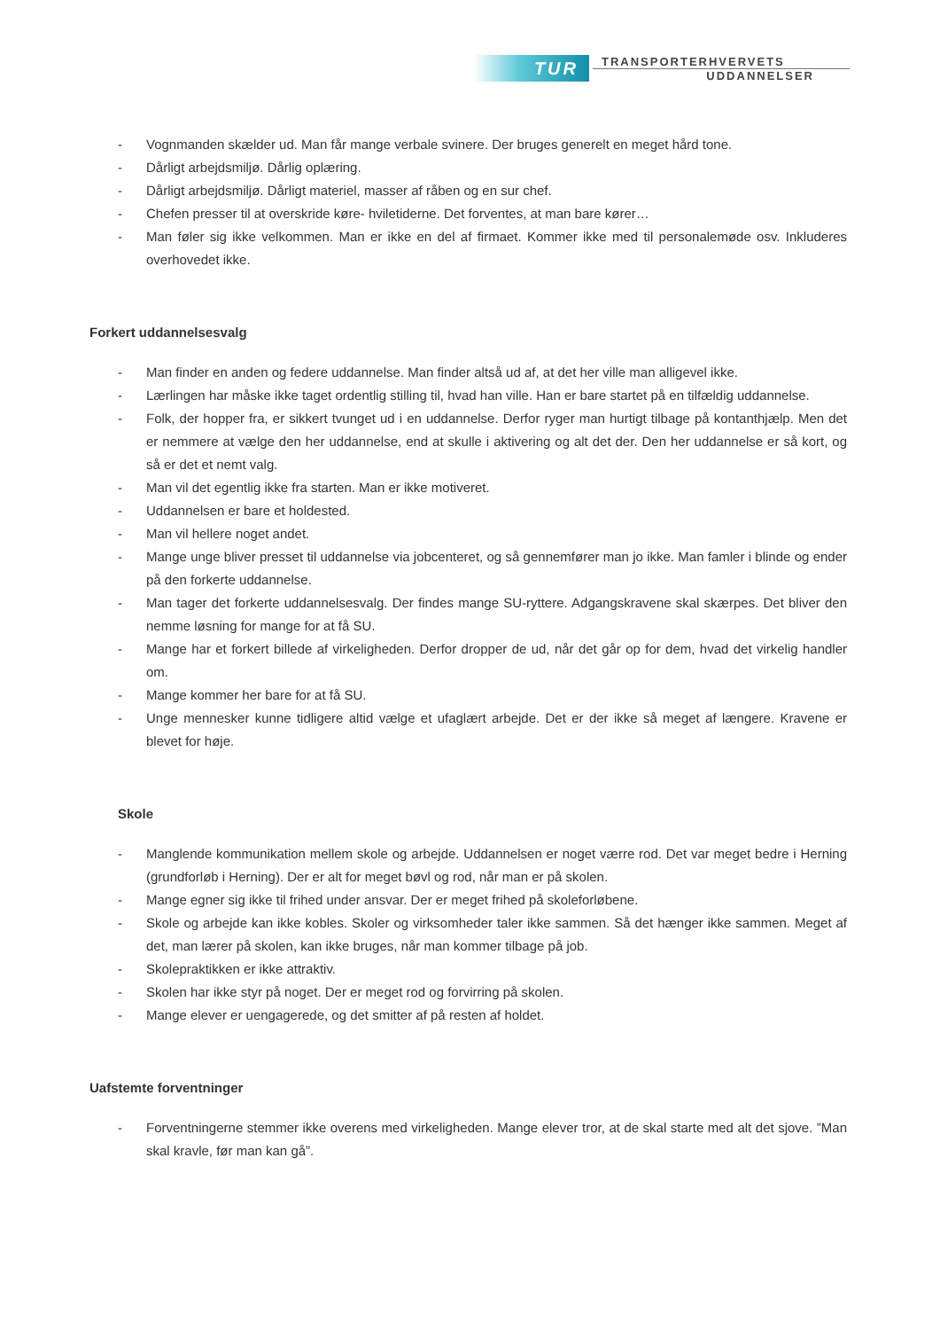TUR
TRANSPORTERHVERVETS
UDDANNELSER
- Vognmanden skælder ud. Man får mange verbale svinere. Der bruges generelt en meget hård tone.
- Dårligt arbejdsmiljø. Dårlig oplæring.
- Dårligt arbejdsmiljø. Dårligt materiel, masser af råben og en sur chef.
- Chefen presser til at overskride køre- hviletiderne. Det forventes, at man bare kører…
- Man føler sig ikke velkommen. Man er ikke en del af firmaet. Kommer ikke med til personalemøde osv. Inkluderes overhovedet ikke.
Forkert uddannelsesvalg
- Man finder en anden og federe uddannelse. Man finder altså ud af, at det her ville man alligevel ikke.
- Lærlingen har måske ikke taget ordentlig stilling til, hvad han ville. Han er bare startet på en tilfældig uddannelse.
- Folk, der hopper fra, er sikkert tvunget ud i en uddannelse. Derfor ryger man hurtigt tilbage på kontanthjælp. Men det er nemmere at vælge den her uddannelse, end at skulle i aktivering og alt det der. Den her uddannelse er så kort, og så er det et nemt valg.
- Man vil det egentlig ikke fra starten. Man er ikke motiveret.
- Uddannelsen er bare et holdested.
- Man vil hellere noget andet.
- Mange unge bliver presset til uddannelse via jobcenteret, og så gennemfører man jo ikke. Man famler i blinde og ender på den forkerte uddannelse.
- Man tager det forkerte uddannelsesvalg. Der findes mange SU-ryttere. Adgangskravene skal skærpes. Det bliver den nemme løsning for mange for at få SU.
- Mange har et forkert billede af virkeligheden. Derfor dropper de ud, når det går op for dem, hvad det virkelig handler om.
- Mange kommer her bare for at få SU.
- Unge mennesker kunne tidligere altid vælge et ufaglært arbejde. Det er der ikke så meget af længere. Kravene er blevet for høje.
Skole
- Manglende kommunikation mellem skole og arbejde. Uddannelsen er noget værre rod. Det var meget bedre i Herning (grundforløb i Herning). Der er alt for meget bøvl og rod, når man er på skolen.
- Mange egner sig ikke til frihed under ansvar. Der er meget frihed på skoleforløbene.
- Skole og arbejde kan ikke kobles. Skoler og virksomheder taler ikke sammen. Så det hænger ikke sammen. Meget af det, man lærer på skolen, kan ikke bruges, når man kommer tilbage på job.
- Skolepraktikken er ikke attraktiv.
- Skolen har ikke styr på noget. Der er meget rod og forvirring på skolen.
- Mange elever er uengagerede, og det smitter af på resten af holdet.
Uafstemte forventninger
- Forventningerne stemmer ikke overens med virkeligheden. Mange elever tror, at de skal starte med alt det sjove. ”Man skal kravle, før man kan gå”.